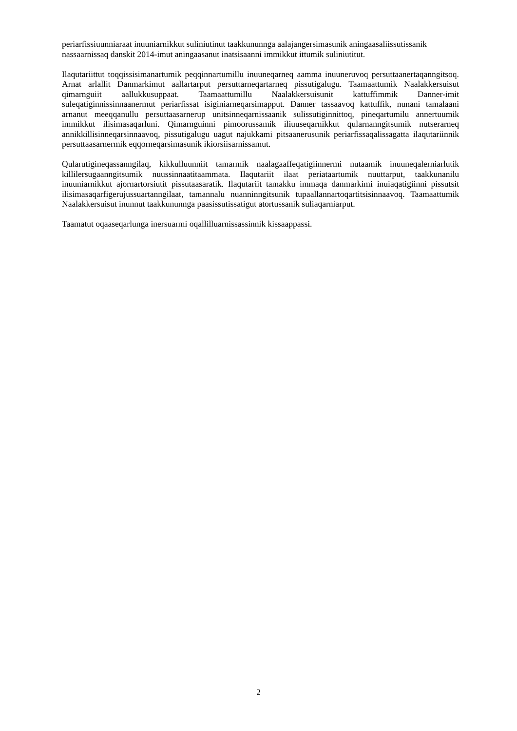periarfissiuunniaraat inuuniarnikkut suliniutinut taakkununnga aalajangersimasunik aningaasaliissutissanik nassaarnissaq danskit 2014-imut aningaasanut inatsisaanni immikkut ittumik suliniutitut.
Ilaqutariittut toqqissisimanartumik peqqinnartumillu inuuneqarneq aamma inuuneruvoq persuttaanertaqanngitsoq. Arnat arlallit Danmarkimut aallartarput persuttarneqartarneq pissutigalugu. Taamaattumik Naalakkersuisut qimarnguiit aallukkusuppaat. Taamaattumillu Naalakkersuisunit kattuffimmik Danner-imit suleqatiginnissinnaanermut periarfissat isiginiarneqarsimapput. Danner tassaavoq kattuffik, nunani tamalaani arnanut meeqqanullu persuttaasarnerup unitsinneqarnissaanik sulissutiginnittoq, pineqartumilu annertuumik immikkut ilisimasaqarluni. Qimarnguinni pimoorussamik iliuuseqarnikkut qularnanngitsumik nutserarneq annikkillisinneqarsinnaavoq, pissutigalugu uagut najukkami pitsaanerusunik periarfissaqalissagatta ilaqutariinnik persuttaasarnermik eqqorneqarsimasunik ikiorsiisarnissamut.
Qularutigineqassanngilaq, kikkulluunniit tamarmik naalagaaffeqatigiinnermi nutaamik inuuneqalerniarlutik killilersugaanngitsumik nuussinnaatitaammata. Ilaqutariit ilaat periataartumik nuuttarput, taakkunanilu inuuniarnikkut ajornartorsiutit pissutaasaratik. Ilaqutariit tamakku immaqa danmarkimi inuiaqatigiinni pissutsit ilisimasaqarfigerujussuartanngilaat, tamannalu nuanninngitsunik tupaallannartoqartitsisinnaavoq. Taamaattumik Naalakkersuisut inunnut taakkununnga paasissutissatigut atortussanik suliaqarniarput.
Taamatut oqaaseqarlunga inersuarmi oqallilluarnissassinnik kissaappassi.
2